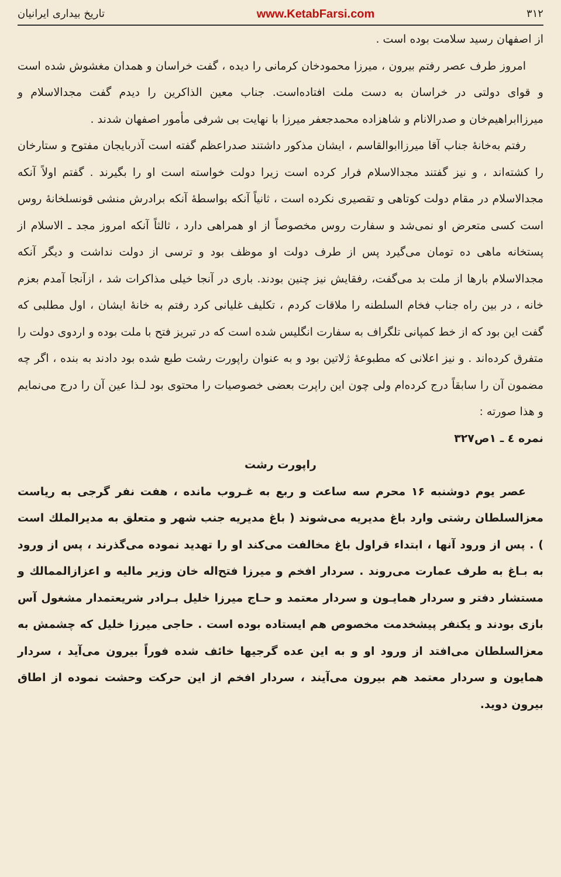۳۱۲ www.KetabFarsi.com تاریخ بیداری ایرانیان
از اصفهان رسید سلامت بوده است .
امروز طرف عصر رفتم بیرون ، میرزا محمودخان کرمانی را دیده ، گفت خراسان و همدان مغشوش شده است و قوای دولتی در خراسان به دست ملت افتاده‌است. جناب معین الذاکرین را دیدم گفت مجدالاسلام و میرزاابراهیم‌خان و صدرالانام و شاهزاده محمدجعفر میرزا با نهایت بی شرفی مأمور اصفهان شدند .
رفتم به‌خانهٔ جناب آقا میرزاابوالقاسم ، ایشان مذکور داشتند صدراعظم گفته است آذربایجان مفتوح و ستارخان را کشته‌اند ، و نیز گفتند مجدالاسلام فرار کرده است زیرا دولت خواسته است او را بگیرند . گفتم اولاً آنکه مجدالاسلام در مقام دولت کوتاهی و تقصیری نکرده است ، ثانیاً آنکه بواسطهٔ آنکه برادرش منشی قونسلخانهٔ روس است کسی متعرض او نمی‌شد و سفارت روس مخصوصاً از او همراهی دارد ، ثالثاً آنکه امروز مجد ـ الاسلام از پستخانه ماهی ده تومان می‌گیرد پس از طرف دولت او موظف بود و ترسی از دولت نداشت و دیگر آنکه مجدالاسلام بارها از ملت بد می‌گفت، رفقایش نیز چنین بودند. باری در آنجا خیلی مذاکرات شد ، ازآنجا آمدم بعزم خانه ، در بین راه جناب فخام السلطنه را ملاقات کردم ، تکلیف غلیانی کرد رفتم به خانهٔ ایشان ، اول مطلبی که گفت این بود که از خط کمپانی تلگراف به سفارت انگلیس شده است که در تبریز فتح با ملت بوده و اردوی دولت را متفرق کرده‌اند . و نیز اعلانی که مطبوعهٔ ژلاتین بود و به عنوان راپورت رشت طبع شده بود دادند به بنده ، اگر چه مضمون آن را سابقاً درج کرده‌ام ولی چون این راپرت بعضی خصوصیات را محتوی بود لـذا عین آن را درج می‌نمایم و هذا صورته :
نمره ٤ ـ ١ص٣٢٧
راپورت رشت
عصر یوم دوشنبه ۱۶ محرم سه ساعت و ربع به غـروب مانده ، هفت نفر گرجی به ریاست معزالسلطان رشتی وارد باغ مدیریه می‌شوند ( باغ مدیریه جنب شهر و متعلق به مدیرالملك است ) . پس از ورود آنها ، ابتداء قراول باغ مخالفت می‌کند او را تهدید نموده می‌گذرند ، پس از ورود به بـاغ به طرف عمارت می‌روند . سردار افخم و میرزا فتح‌اله خان وزیر مالیه و اعزازالممالك و مستشار دفتر و سردار همایـون و سردار معتمد و حـاج میرزا خلیل بـرادر شریعتمدار مشغول آس بازی بودند و یکنفر پیشخدمت مخصوص هم ایستاده بوده است . حاجی میرزا خلیل که چشمش به معزالسلطان می‌افتد از ورود او و به این عده گرجیها خائف شده فوراً بیرون می‌آید ، سردار همایون و سردار معتمد هم بیرون می‌آیند ، سردار افخم از این حرکت وحشت نموده از اطاق بیرون دوید.